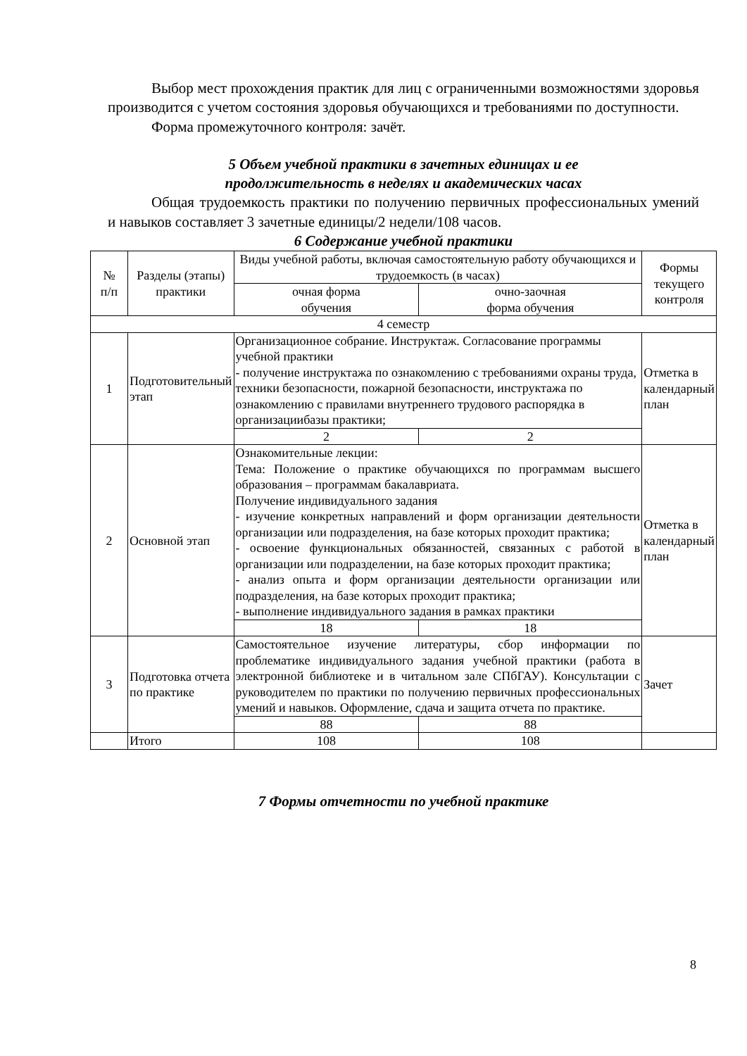Выбор мест прохождения практик для лиц с ограниченными возможностями здоровья производится с учетом состояния здоровья обучающихся и требованиями по доступности.
Форма промежуточного контроля: зачёт.
5 Объем учебной практики в зачетных единицах и ее
продолжительность в неделях и академических часах
Общая трудоемкость практики по получению первичных профессиональных умений и навыков составляет 3 зачетные единицы/2 недели/108 часов.
6 Содержание учебной практики
| № п/п | Разделы (этапы) практики | Виды учебной работы, включая самостоятельную работу обучающихся и трудоемкость (в часах) | | Формы текущего контроля |
| | | очная форма обучения | очно-заочная форма обучения | |
| 4 семестр | | | | |
| 1 | Подготовительный этап | Организационное собрание. Инструктаж. Согласование программы учебной практики - получение инструктажа по ознакомлению с требованиями охраны труда, техники безопасности, пожарной безопасности, инструктажа по ознакомлению с правилами внутреннего трудового распорядка в организациибазы практики; | | Отметка в календарный план |
| | | 2 | 2 | |
| 2 | Основной этап | Ознакомительные лекции: Тема: Положение о практике обучающихся по программам высшего образования – программам бакалавриата. Получение индивидуального задания - изучение конкретных направлений и форм организации деятельности организации или подразделения, на базе которых проходит практика; - освоение функциональных обязанностей, связанных с работой в организации или подразделении, на базе которых проходит практика; - анализ опыта и форм организации деятельности организации или подразделения, на базе которых проходит практика; - выполнение индивидуального задания в рамках практики | | Отметка в календарный план |
| | | 18 | 18 | |
| 3 | Подготовка отчета по практике | Самостоятельное изучение литературы, сбор информации по проблематике индивидуального задания учебной практики (работа в электронной библиотеке и в читальном зале СПбГАУ). Консультации с руководителем по практики по получению первичных профессиональных умений и навыков. Оформление, сдача и защита отчета по практике. | | Зачет |
| | | 88 | 88 | |
| | Итого | 108 | 108 | |
7 Формы отчетности по учебной практике
8